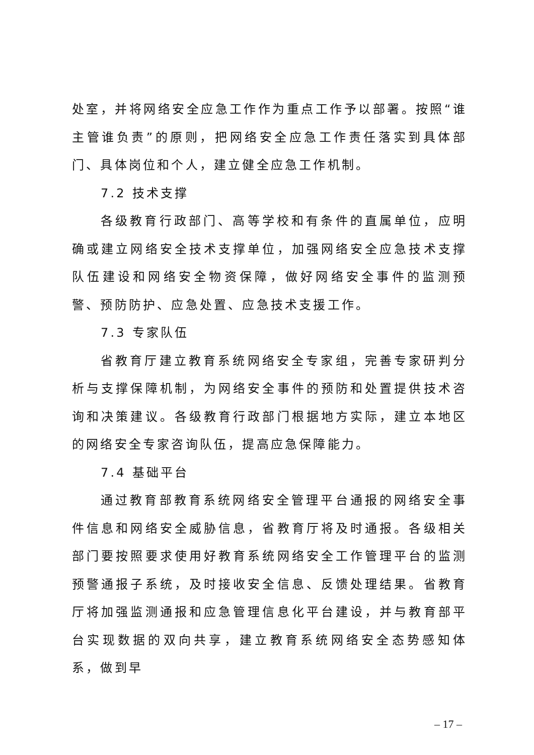处室，并将网络安全应急工作作为重点工作予以部署。按照“谁主管谁负责”的原则，把网络安全应急工作责任落实到具体部门、具体岗位和个人，建立健全应急工作机制。
7.2 技术支撑
各级教育行政部门、高等学校和有条件的直属单位，应明确或建立网络安全技术支撑单位，加强网络安全应急技术支撑队伍建设和网络安全物资保障，做好网络安全事件的监测预警、预防防护、应急处置、应急技术支援工作。
7.3 专家队伍
省教育厅建立教育系统网络安全专家组，完善专家研判分析与支撑保障机制，为网络安全事件的预防和处置提供技术咨询和决策建议。各级教育行政部门根据地方实际，建立本地区的网络安全专家咨询队伍，提高应急保障能力。
7.4 基础平台
通过教育部教育系统网络安全管理平台通报的网络安全事件信息和网络安全威胁信息，省教育厅将及时通报。各级相关部门要按照要求使用好教育系统网络安全工作管理平台的监测预警通报子系统，及时接收安全信息、反馈处理结果。省教育厅将加强监测通报和应急管理信息化平台建设，并与教育部平台实现数据的双向共享，建立教育系统网络安全态势感知体系，做到早
– 17 –